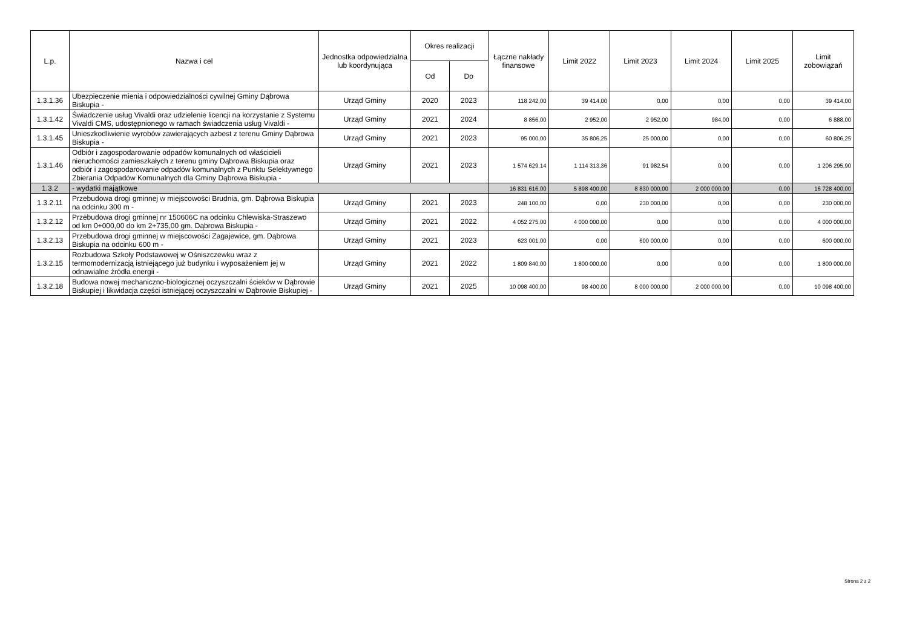| L.p. | Nazwa i cel | Jednostka odpowiedzialna lub koordynująca | Okres realizacji | | Łączne nakłady finansowe | Limit 2022 | Limit 2023 | Limit 2024 | Limit 2025 | Limit zobowiązań |
| --- | --- | --- | --- | --- | --- | --- | --- | --- | --- | --- |
| | | | Od | Do | | | | | | |
| 1.3.1.36 | Ubezpieczenie mienia i odpowiedzialności cywilnej Gminy Dąbrowa Biskupia - | Urząd Gminy | 2020 | 2023 | 118 242,00 | 39 414,00 | 0,00 | 0,00 | 0,00 | 39 414,00 |
| 1.3.1.42 | Świadczenie usług Vivaldi oraz udzielenie licencji na korzystanie z Systemu Vivaldi CMS, udostępnionego w ramach świadczenia usług Vivaldi - | Urząd Gminy | 2021 | 2024 | 8 856,00 | 2 952,00 | 2 952,00 | 984,00 | 0,00 | 6 888,00 |
| 1.3.1.45 | Unieszkodliwienie wyrobów zawierających azbest z terenu Gminy Dąbrowa Biskupia - | Urząd Gminy | 2021 | 2023 | 95 000,00 | 35 806,25 | 25 000,00 | 0,00 | 0,00 | 60 806,25 |
| 1.3.1.46 | Odbiór i zagospodarowanie odpadów komunalnych od właścicieli nieruchomości zamieszkałych z terenu gminy Dąbrowa Biskupia oraz odbiór i zagospodarowanie odpadów komunalnych z Punktu Selektywnego Zbierania Odpadów Komunalnych dla Gminy Dąbrowa Biskupia - | Urząd Gminy | 2021 | 2023 | 1 574 629,14 | 1 114 313,36 | 91 982,54 | 0,00 | 0,00 | 1 206 295,90 |
| 1.3.2 | - wydatki majątkowe | | | | 16 831 616,00 | 5 898 400,00 | 8 830 000,00 | 2 000 000,00 | 0,00 | 16 728 400,00 |
| 1.3.2.11 | Przebudowa drogi gminnej w miejscowości Brudnia, gm. Dąbrowa Biskupia na odcinku 300 m - | Urząd Gminy | 2021 | 2023 | 248 100,00 | 0,00 | 230 000,00 | 0,00 | 0,00 | 230 000,00 |
| 1.3.2.12 | Przebudowa drogi gminnej nr 150606C na odcinku Chlewiska-Straszewo od km 0+000,00 do km 2+735,00 gm. Dąbrowa Biskupia - | Urząd Gminy | 2021 | 2022 | 4 052 275,00 | 4 000 000,00 | 0,00 | 0,00 | 0,00 | 4 000 000,00 |
| 1.3.2.13 | Przebudowa drogi gminnej w miejscowości Zagajewice, gm. Dąbrowa Biskupia na odcinku 600 m - | Urząd Gminy | 2021 | 2023 | 623 001,00 | 0,00 | 600 000,00 | 0,00 | 0,00 | 600 000,00 |
| 1.3.2.15 | Rozbudowa Szkoły Podstawowej w Ośniszczewku wraz z termomodernizacją istniejącego już budynku i wyposażeniem jej w odnawialne źródła energii - | Urząd Gminy | 2021 | 2022 | 1 809 840,00 | 1 800 000,00 | 0,00 | 0,00 | 0,00 | 1 800 000,00 |
| 1.3.2.18 | Budowa nowej mechaniczno-biologicznej oczyszczalni ścieków w Dąbrowie Biskupiej i likwidacja części istniejącej oczyszczalni w Dąbrowie Biskupiej - | Urząd Gminy | 2021 | 2025 | 10 098 400,00 | 98 400,00 | 8 000 000,00 | 2 000 000,00 | 0,00 | 10 098 400,00 |
Strona 2 z 2